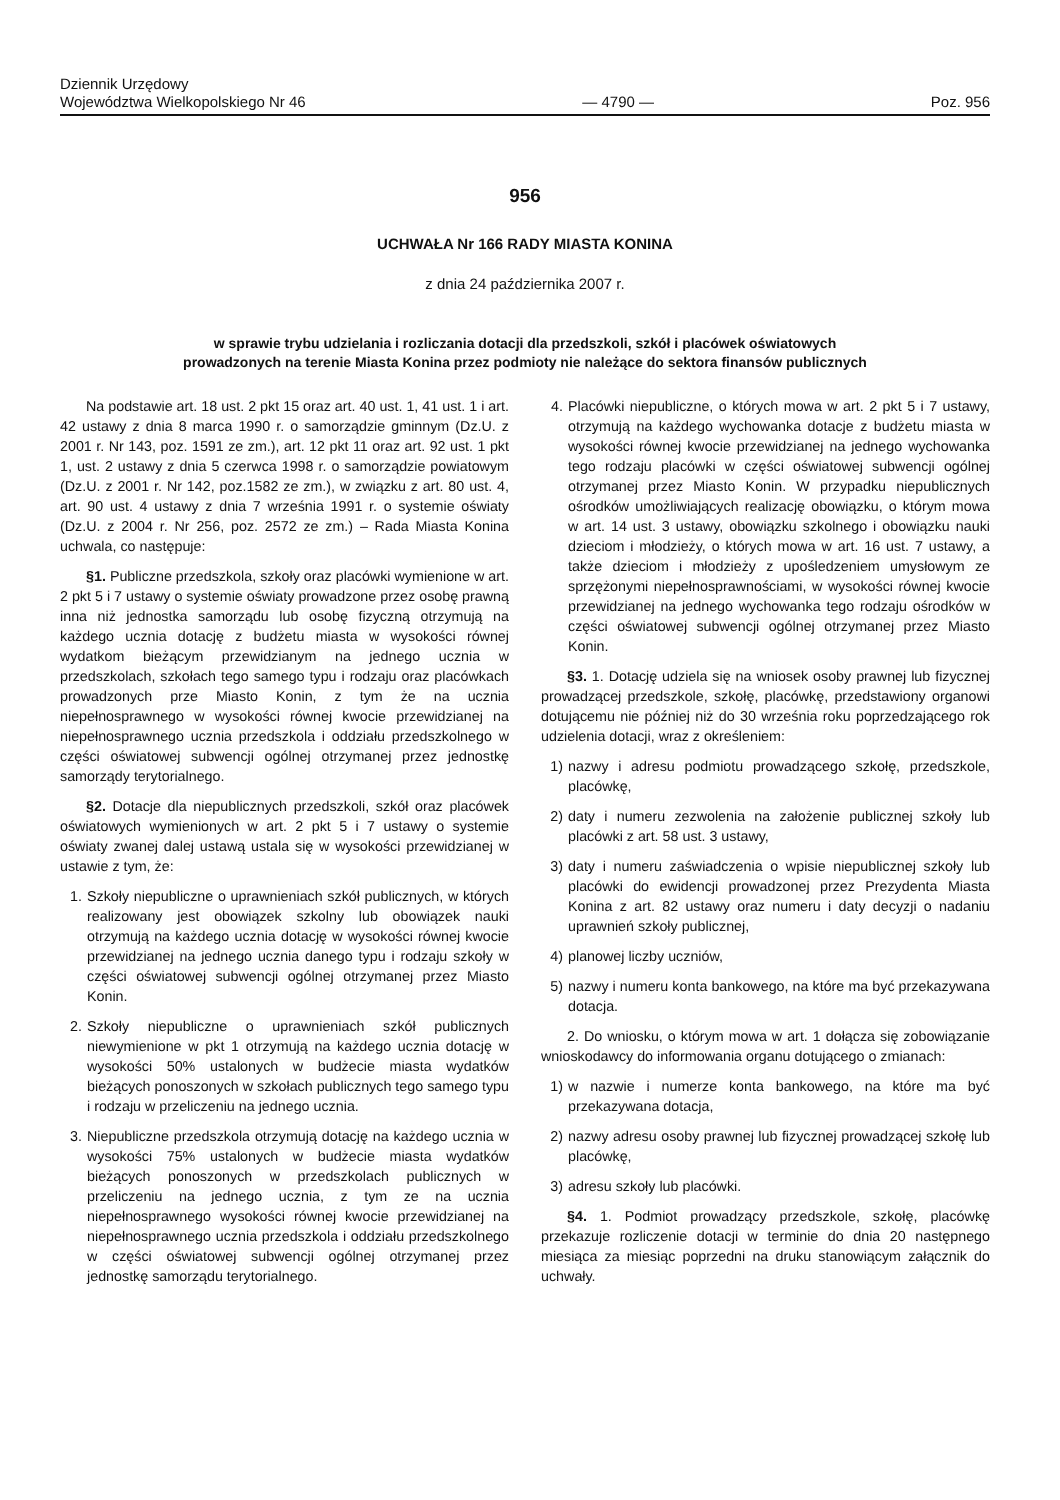Dziennik Urzędowy
Województwa Wielkopolskiego Nr 46
— 4790 —
Poz. 956
956
UCHWAŁA Nr 166 RADY MIASTA KONINA
z dnia 24 października 2007 r.
w sprawie trybu udzielania i rozliczania dotacji dla przedszkoli, szkół i placówek oświatowych
prowadzonych na terenie Miasta Konina przez podmioty nie należące do sektora finansów publicznych
Na podstawie art. 18 ust. 2 pkt 15 oraz art. 40 ust. 1, 41 ust. 1 i art. 42 ustawy z dnia 8 marca 1990 r. o samorządzie gminnym (Dz.U. z 2001 r. Nr 143, poz. 1591 ze zm.), art. 12 pkt 11 oraz art. 92 ust. 1 pkt 1, ust. 2 ustawy z dnia 5 czerwca 1998 r. o samorządzie powiatowym (Dz.U. z 2001 r. Nr 142, poz.1582 ze zm.), w związku z art. 80 ust. 4, art. 90 ust. 4 ustawy z dnia 7 września 1991 r. o systemie oświaty (Dz.U. z 2004 r. Nr 256, poz. 2572 ze zm.) – Rada Miasta Konina uchwala, co następuje:
§1. Publiczne przedszkola, szkoły oraz placówki wymienione w art. 2 pkt 5 i 7 ustawy o systemie oświaty prowadzone przez osobę prawną inna niż jednostka samorządu lub osobę fizyczną otrzymują na każdego ucznia dotację z budżetu miasta w wysokości równej wydatkom bieżącym przewidzianym na jednego ucznia w przedszkolach, szkołach tego samego typu i rodzaju oraz placówkach prowadzonych prze Miasto Konin, z tym że na ucznia niepełnosprawnego w wysokości równej kwocie przewidzianej na niepełnosprawnego ucznia przedszkola i oddziału przedszkolnego w części oświatowej subwencji ogólnej otrzymanej przez jednostkę samorządy terytorialnego.
§2. Dotacje dla niepublicznych przedszkoli, szkół oraz placówek oświatowych wymienionych w art. 2 pkt 5 i 7 ustawy o systemie oświaty zwanej dalej ustawą ustala się w wysokości przewidzianej w ustawie z tym, że:
1. Szkoły niepubliczne o uprawnieniach szkół publicznych, w których realizowany jest obowiązek szkolny lub obowiązek nauki otrzymują na każdego ucznia dotację w wysokości równej kwocie przewidzianej na jednego ucznia danego typu i rodzaju szkoły w części oświatowej subwencji ogólnej otrzymanej przez Miasto Konin.
2. Szkoły niepubliczne o uprawnieniach szkół publicznych niewymienione w pkt 1 otrzymują na każdego ucznia dotację w wysokości 50% ustalonych w budżecie miasta wydatków bieżących ponoszonych w szkołach publicznych tego samego typu i rodzaju w przeliczeniu na jednego ucznia.
3. Niepubliczne przedszkola otrzymują dotację na każdego ucznia w wysokości 75% ustalonych w budżecie miasta wydatków bieżących ponoszonych w przedszkolach publicznych w przeliczeniu na jednego ucznia, z tym ze na ucznia niepełnosprawnego wysokości równej kwocie przewidzianej na niepełnosprawnego ucznia przedszkola i oddziału przedszkolnego w części oświatowej subwencji ogólnej otrzymanej przez jednostkę samorządu terytorialnego.
4. Placówki niepubliczne, o których mowa w art. 2 pkt 5 i 7 ustawy, otrzymują na każdego wychowanka dotacje z budżetu miasta w wysokości równej kwocie przewidzianej na jednego wychowanka tego rodzaju placówki w części oświatowej subwencji ogólnej otrzymanej przez Miasto Konin. W przypadku niepublicznych ośrodków umożliwiających realizację obowiązku, o którym mowa w art. 14 ust. 3 ustawy, obowiązku szkolnego i obowiązku nauki dzieciom i młodzieży, o których mowa w art. 16 ust. 7 ustawy, a także dzieciom i młodzieży z upośledzeniem umysłowym ze sprzężonymi niepełnosprawnościami, w wysokości równej kwocie przewidzianej na jednego wychowanka tego rodzaju ośrodków w części oświatowej subwencji ogólnej otrzymanej przez Miasto Konin.
§3. 1. Dotację udziela się na wniosek osoby prawnej lub fizycznej prowadzącej przedszkole, szkołę, placówkę, przedstawiony organowi dotującemu nie później niż do 30 września roku poprzedzającego rok udzielenia dotacji, wraz z określeniem:
1) nazwy i adresu podmiotu prowadzącego szkołę, przedszkole, placówkę,
2) daty i numeru zezwolenia na założenie publicznej szkoły lub placówki z art. 58 ust. 3 ustawy,
3) daty i numeru zaświadczenia o wpisie niepublicznej szkoły lub placówki do ewidencji prowadzonej przez Prezydenta Miasta Konina z art. 82 ustawy oraz numeru i daty decyzji o nadaniu uprawnień szkoły publicznej,
4) planowej liczby uczniów,
5) nazwy i numeru konta bankowego, na które ma być przekazywana dotacja.
2. Do wniosku, o którym mowa w art. 1 dołącza się zobowiązanie wnioskodawcy do informowania organu dotującego o zmianach:
1) w nazwie i numerze konta bankowego, na które ma być przekazywana dotacja,
2) nazwy adresu osoby prawnej lub fizycznej prowadzącej szkołę lub placówkę,
3) adresu szkoły lub placówki.
§4. 1. Podmiot prowadzący przedszkole, szkołę, placówkę przekazuje rozliczenie dotacji w terminie do dnia 20 następnego miesiąca za miesiąc poprzedni na druku stanowiącym załącznik do uchwały.